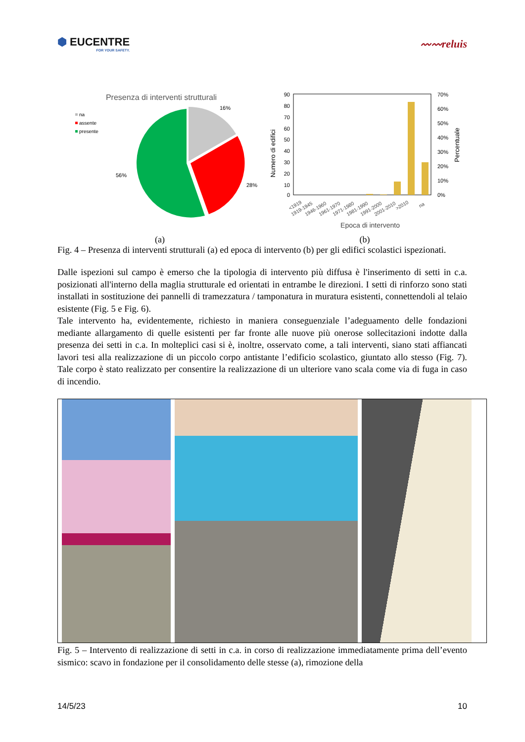⬢ EUCENTRE
FOR YOUR SAFETY.
〰〰reluis
Presenza di interventi strutturali
na
assente
presente
16%
28%
56%
90
80
70
60
50
40
30
20
10
0
70%
60%
50%
40%
30%
20%
10%
0%
Numero di edifici
Percentuale
<1919
1919-1945
1946-1960
1961-1970
1971-1980
1981-1990
1991-2000
2001-2010
>2010
na
Epoca di intervento
(a) (b)
Fig. 4 – Presenza di interventi strutturali (a) ed epoca di intervento (b) per gli edifici scolastici ispezionati.
Dalle ispezioni sul campo è emerso che la tipologia di intervento più diffusa è l'inserimento di setti in c.a. posizionati all'interno della maglia strutturale ed orientati in entrambe le direzioni. I setti di rinforzo sono stati installati in sostituzione dei pannelli di tramezzatura / tamponatura in muratura esistenti, connettendoli al telaio esistente (Fig. 5 e Fig. 6).
Tale intervento ha, evidentemente, richiesto in maniera conseguenziale l’adeguamento delle fondazioni mediante allargamento di quelle esistenti per far fronte alle nuove più onerose sollecitazioni indotte dalla presenza dei setti in c.a. In molteplici casi si è, inoltre, osservato come, a tali interventi, siano stati affiancati lavori tesi alla realizzazione di un piccolo corpo antistante l’edificio scolastico, giuntato allo stesso (Fig. 7). Tale corpo è stato realizzato per consentire la realizzazione di un ulteriore vano scala come via di fuga in caso di incendio.
Fig. 5 – Intervento di realizzazione di setti in c.a. in corso di realizzazione immediatamente prima dell’evento sismico: scavo in fondazione per il consolidamento delle stesse (a), rimozione della
14/5/23 10